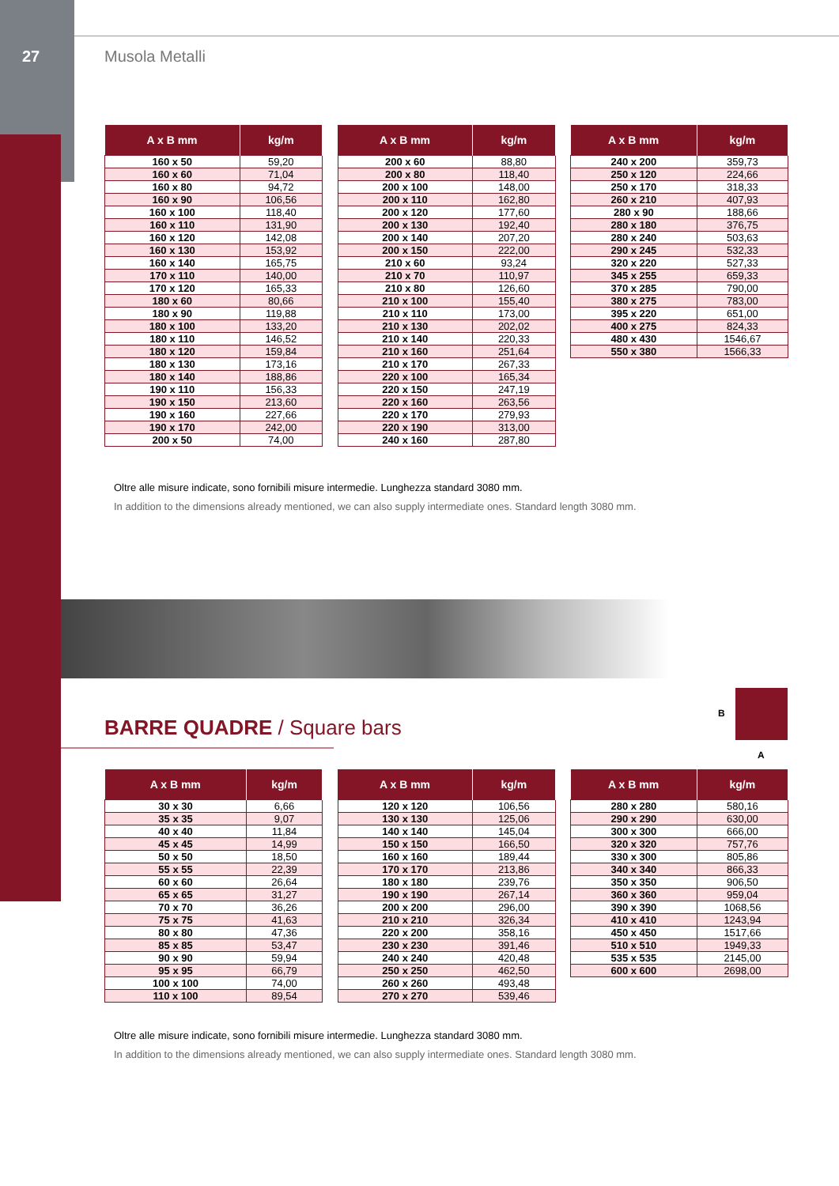27 Musola Metalli
| A x B mm | kg/m |
| --- | --- |
| 160 x 50 | 59,20 |
| 160 x 60 | 71,04 |
| 160 x 80 | 94,72 |
| 160 x 90 | 106,56 |
| 160 x 100 | 118,40 |
| 160 x 110 | 131,90 |
| 160 x 120 | 142,08 |
| 160 x 130 | 153,92 |
| 160 x 140 | 165,75 |
| 170 x 110 | 140,00 |
| 170 x 120 | 165,33 |
| 180 x 60 | 80,66 |
| 180 x 90 | 119,88 |
| 180 x 100 | 133,20 |
| 180 x 110 | 146,52 |
| 180 x 120 | 159,84 |
| 180 x 130 | 173,16 |
| 180 x 140 | 188,86 |
| 190 x 110 | 156,33 |
| 190 x 150 | 213,60 |
| 190 x 160 | 227,66 |
| 190 x 170 | 242,00 |
| 200 x 50 | 74,00 |
| A x B mm | kg/m |
| --- | --- |
| 200 x 60 | 88,80 |
| 200 x 80 | 118,40 |
| 200 x 100 | 148,00 |
| 200 x 110 | 162,80 |
| 200 x 120 | 177,60 |
| 200 x 130 | 192,40 |
| 200 x 140 | 207,20 |
| 200 x 150 | 222,00 |
| 210 x 60 | 93,24 |
| 210 x 70 | 110,97 |
| 210 x 80 | 126,60 |
| 210 x 100 | 155,40 |
| 210 x 110 | 173,00 |
| 210 x 130 | 202,02 |
| 210 x 140 | 220,33 |
| 210 x 160 | 251,64 |
| 210 x 170 | 267,33 |
| 220 x 100 | 165,34 |
| 220 x 150 | 247,19 |
| 220 x 160 | 263,56 |
| 220 x 170 | 279,93 |
| 220 x 190 | 313,00 |
| 240 x 160 | 287,80 |
| A x B mm | kg/m |
| --- | --- |
| 240 x 200 | 359,73 |
| 250 x 120 | 224,66 |
| 250 x 170 | 318,33 |
| 260 x 210 | 407,93 |
| 280 x 90 | 188,66 |
| 280 x 180 | 376,75 |
| 280 x 240 | 503,63 |
| 290 x 245 | 532,33 |
| 320 x 220 | 527,33 |
| 345 x 255 | 659,33 |
| 370 x 285 | 790,00 |
| 380 x 275 | 783,00 |
| 395 x 220 | 651,00 |
| 400 x 275 | 824,33 |
| 480 x 430 | 1546,67 |
| 550 x 380 | 1566,33 |
Oltre alle misure indicate, sono fornibili misure intermedie. Lunghezza standard 3080 mm.
In addition to the dimensions already mentioned, we can also supply intermediate ones. Standard length 3080 mm.
BARRE QUADRE / Square bars
B
A
| A x B mm | kg/m |
| --- | --- |
| 30 x 30 | 6,66 |
| 35 x 35 | 9,07 |
| 40 x 40 | 11,84 |
| 45 x 45 | 14,99 |
| 50 x 50 | 18,50 |
| 55 x 55 | 22,39 |
| 60 x 60 | 26,64 |
| 65 x 65 | 31,27 |
| 70 x 70 | 36,26 |
| 75 x 75 | 41,63 |
| 80 x 80 | 47,36 |
| 85 x 85 | 53,47 |
| 90 x 90 | 59,94 |
| 95 x 95 | 66,79 |
| 100 x 100 | 74,00 |
| 110 x 100 | 89,54 |
| A x B mm | kg/m |
| --- | --- |
| 120 x 120 | 106,56 |
| 130 x 130 | 125,06 |
| 140 x 140 | 145,04 |
| 150 x 150 | 166,50 |
| 160 x 160 | 189,44 |
| 170 x 170 | 213,86 |
| 180 x 180 | 239,76 |
| 190 x 190 | 267,14 |
| 200 x 200 | 296,00 |
| 210 x 210 | 326,34 |
| 220 x 200 | 358,16 |
| 230 x 230 | 391,46 |
| 240 x 240 | 420,48 |
| 250 x 250 | 462,50 |
| 260 x 260 | 493,48 |
| 270 x 270 | 539,46 |
| A x B mm | kg/m |
| --- | --- |
| 280 x 280 | 580,16 |
| 290 x 290 | 630,00 |
| 300 x 300 | 666,00 |
| 320 x 320 | 757,76 |
| 330 x 300 | 805,86 |
| 340 x 340 | 866,33 |
| 350 x 350 | 906,50 |
| 360 x 360 | 959,04 |
| 390 x 390 | 1068,56 |
| 410 x 410 | 1243,94 |
| 450 x 450 | 1517,66 |
| 510 x 510 | 1949,33 |
| 535 x 535 | 2145,00 |
| 600 x 600 | 2698,00 |
Oltre alle misure indicate, sono fornibili misure intermedie. Lunghezza standard 3080 mm.
In addition to the dimensions already mentioned, we can also supply intermediate ones. Standard length 3080 mm.